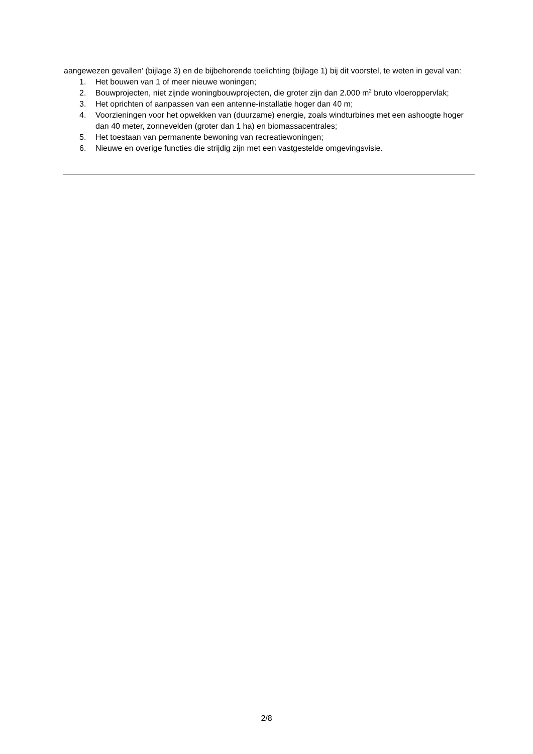aangewezen gevallen' (bijlage 3) en de bijbehorende toelichting (bijlage 1) bij dit voorstel, te weten in geval van:
1. Het bouwen van 1 of meer nieuwe woningen;
2. Bouwprojecten, niet zijnde woningbouwprojecten, die groter zijn dan 2.000 m<sup>2</sup> bruto vloeroppervlak;
3. Het oprichten of aanpassen van een antenne-installatie hoger dan 40 m;
4. Voorzieningen voor het opwekken van (duurzame) energie, zoals windturbines met een ashoogte hoger dan 40 meter, zonnevelden (groter dan 1 ha) en biomassacentrales;
5. Het toestaan van permanente bewoning van recreatiewoningen;
6. Nieuwe en overige functies die strijdig zijn met een vastgestelde omgevingsvisie.
2/8